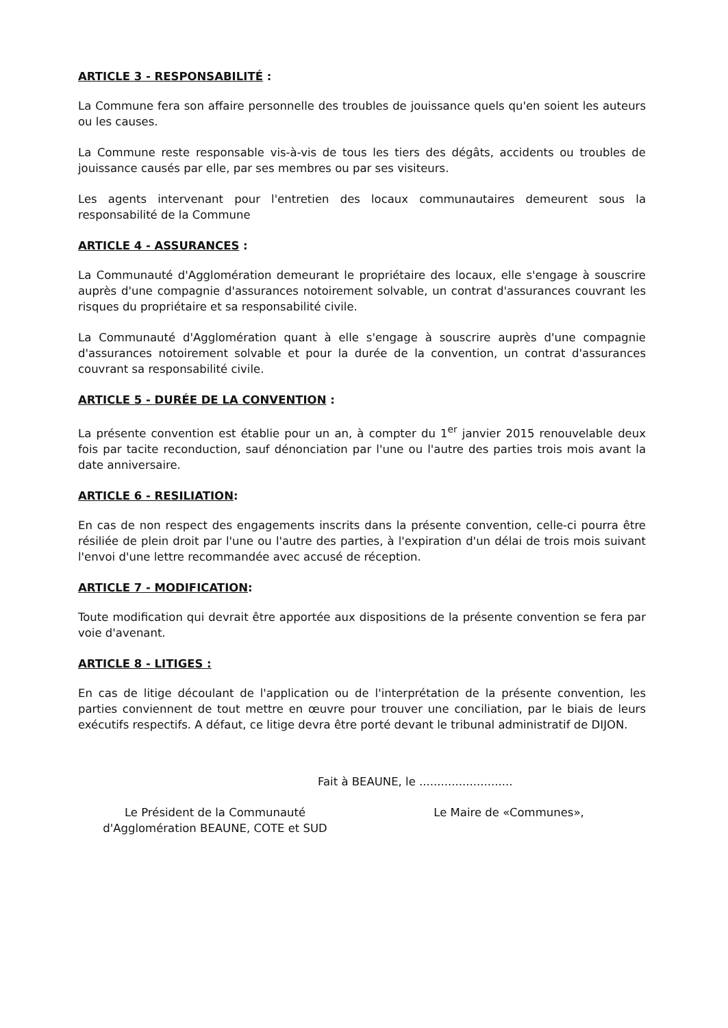ARTICLE 3 - RESPONSABILITÉ :
La Commune fera son affaire personnelle des troubles de jouissance quels qu'en soient les auteurs ou les causes.
La Commune reste responsable vis-à-vis de tous les tiers des dégâts, accidents ou troubles de jouissance causés par elle, par ses membres ou par ses visiteurs.
Les agents intervenant pour l'entretien des locaux communautaires demeurent sous la responsabilité de la Commune
ARTICLE 4 - ASSURANCES :
La Communauté d'Agglomération demeurant le propriétaire des locaux, elle s'engage à souscrire auprès d'une compagnie d'assurances notoirement solvable, un contrat d'assurances couvrant les risques du propriétaire et sa responsabilité civile.
La Communauté d'Agglomération quant à elle s'engage à souscrire auprès d'une compagnie d'assurances notoirement solvable et pour la durée de la convention, un contrat d'assurances couvrant sa responsabilité civile.
ARTICLE 5 - DURÉE DE LA CONVENTION :
La présente convention est établie pour un an, à compter du 1<sup>er</sup> janvier 2015 renouvelable deux fois par tacite reconduction, sauf dénonciation par l'une ou l'autre des parties trois mois avant la date anniversaire.
ARTICLE 6 - RESILIATION:
En cas de non respect des engagements inscrits dans la présente convention, celle-ci pourra être résiliée de plein droit par l'une ou l'autre des parties, à l'expiration d'un délai de trois mois suivant l'envoi d'une lettre recommandée avec accusé de réception.
ARTICLE 7 - MODIFICATION:
Toute modification qui devrait être apportée aux dispositions de la présente convention se fera par voie d'avenant.
ARTICLE 8 - LITIGES :
En cas de litige découlant de l'application ou de l'interprétation de la présente convention, les parties conviennent de tout mettre en œuvre pour trouver une conciliation, par le biais de leurs exécutifs respectifs. A défaut, ce litige devra être porté devant le tribunal administratif de DIJON.
Fait à BEAUNE, le ..........................
Le Président de la Communauté
d'Agglomération BEAUNE, COTE et SUD
Le Maire de «Communes»,